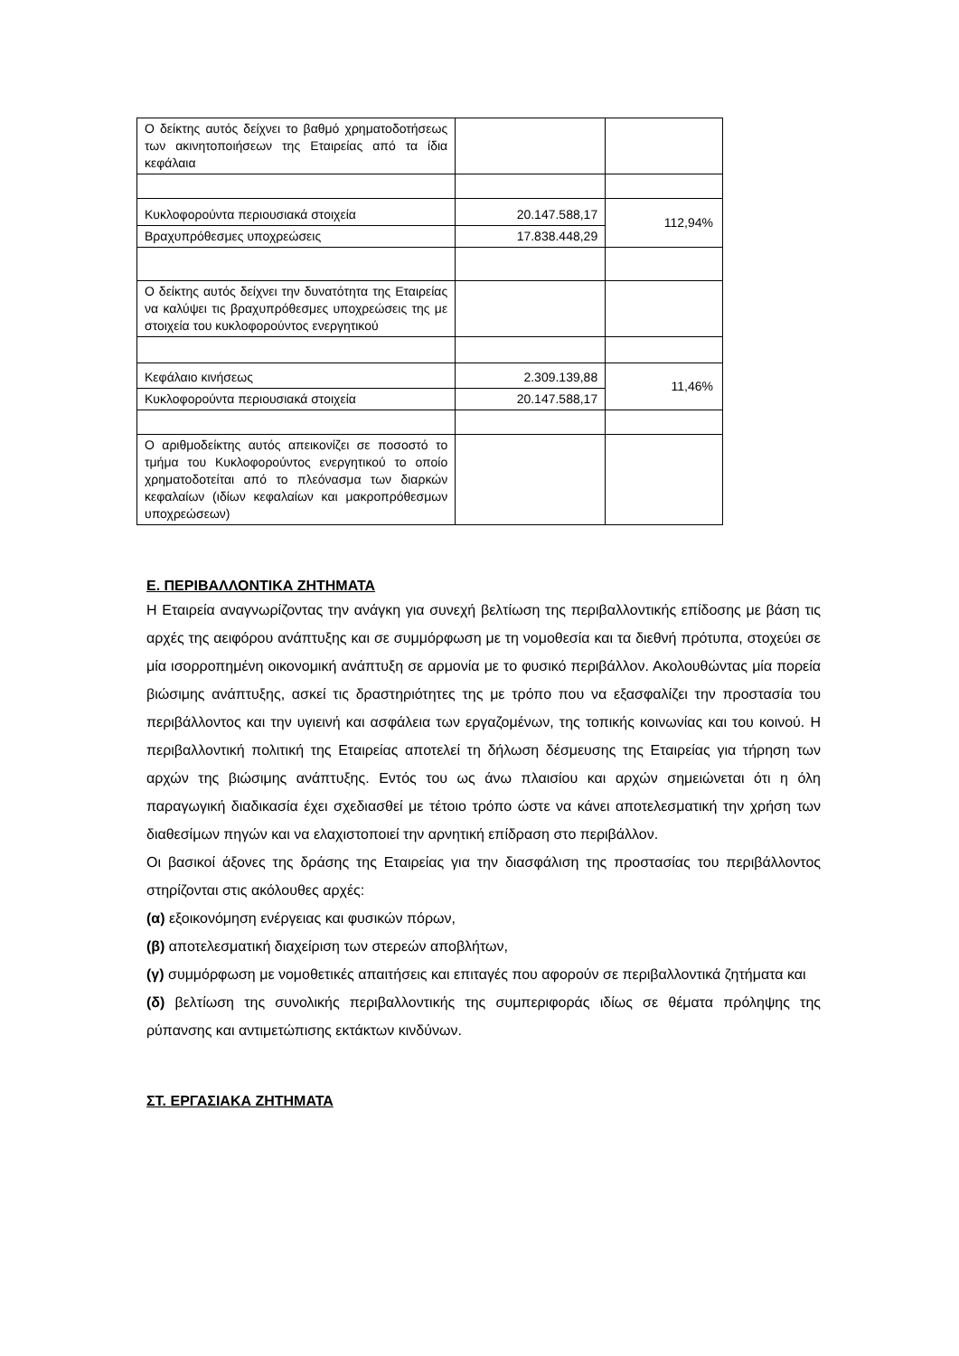| Ο δείκτης αυτός δείχνει το βαθμό χρηματοδοτήσεως των ακινητοποιήσεων της Εταιρείας από τα ίδια κεφάλαια | | |
| Κυκλοφορούντα περιουσιακά στοιχεία | 20.147.588,17 | 112,94% |
| Βραχυπρόθεσμες υποχρεώσεις | 17.838.448,29 | |
| Ο δείκτης αυτός δείχνει την δυνατότητα της Εταιρείας να καλύψει τις βραχυπρόθεσμες υποχρεώσεις της με στοιχεία του κυκλοφορούντος ενεργητικού | | |
| Κεφάλαιο κινήσεως | 2.309.139,88 | 11,46% |
| Κυκλοφορούντα περιουσιακά στοιχεία | 20.147.588,17 | |
| Ο αριθμοδείκτης αυτός απεικονίζει σε ποσοστό το τμήμα του Κυκλοφορούντος ενεργητικού το οποίο χρηματοδοτείται από το πλεόνασμα των διαρκών κεφαλαίων (ιδίων κεφαλαίων και μακροπρόθεσμων υποχρεώσεων) | | |
Ε. ΠΕΡΙΒΑΛΛΟΝΤΙΚΑ ΖΗΤΗΜΑΤΑ
Η Εταιρεία αναγνωρίζοντας την ανάγκη για συνεχή βελτίωση της περιβαλλοντικής επίδοσης με βάση τις αρχές της αειφόρου ανάπτυξης και σε συμμόρφωση με τη νομοθεσία και τα διεθνή πρότυπα, στοχεύει σε μία ισορροπημένη οικονομική ανάπτυξη σε αρμονία με το φυσικό περιβάλλον. Ακολουθώντας μία πορεία βιώσιμης ανάπτυξης, ασκεί τις δραστηριότητες της με τρόπο που να εξασφαλίζει την προστασία του περιβάλλοντος και την υγιεινή και ασφάλεια των εργαζομένων, της τοπικής κοινωνίας και του κοινού. Η περιβαλλοντική πολιτική της Εταιρείας αποτελεί τη δήλωση δέσμευσης της Εταιρείας για τήρηση των αρχών της βιώσιμης ανάπτυξης. Εντός του ως άνω πλαισίου και αρχών σημειώνεται ότι η όλη παραγωγική διαδικασία έχει σχεδιασθεί με τέτοιο τρόπο ώστε να κάνει αποτελεσματική την χρήση των διαθεσίμων πηγών και να ελαχιστοποιεί την αρνητική επίδραση στο περιβάλλον.
Οι βασικοί άξονες της δράσης της Εταιρείας για την διασφάλιση της προστασίας του περιβάλλοντος στηρίζονται στις ακόλουθες αρχές:
(α) εξοικονόμηση ενέργειας και φυσικών πόρων,
(β) αποτελεσματική διαχείριση των στερεών αποβλήτων,
(γ) συμμόρφωση με νομοθετικές απαιτήσεις και επιταγές που αφορούν σε περιβαλλοντικά ζητήματα και
(δ) βελτίωση της συνολικής περιβαλλοντικής της συμπεριφοράς ιδίως σε θέματα πρόληψης της ρύπανσης και αντιμετώπισης εκτάκτων κινδύνων.
ΣΤ. ΕΡΓΑΣΙΑΚΑ ΖΗΤΗΜΑΤΑ